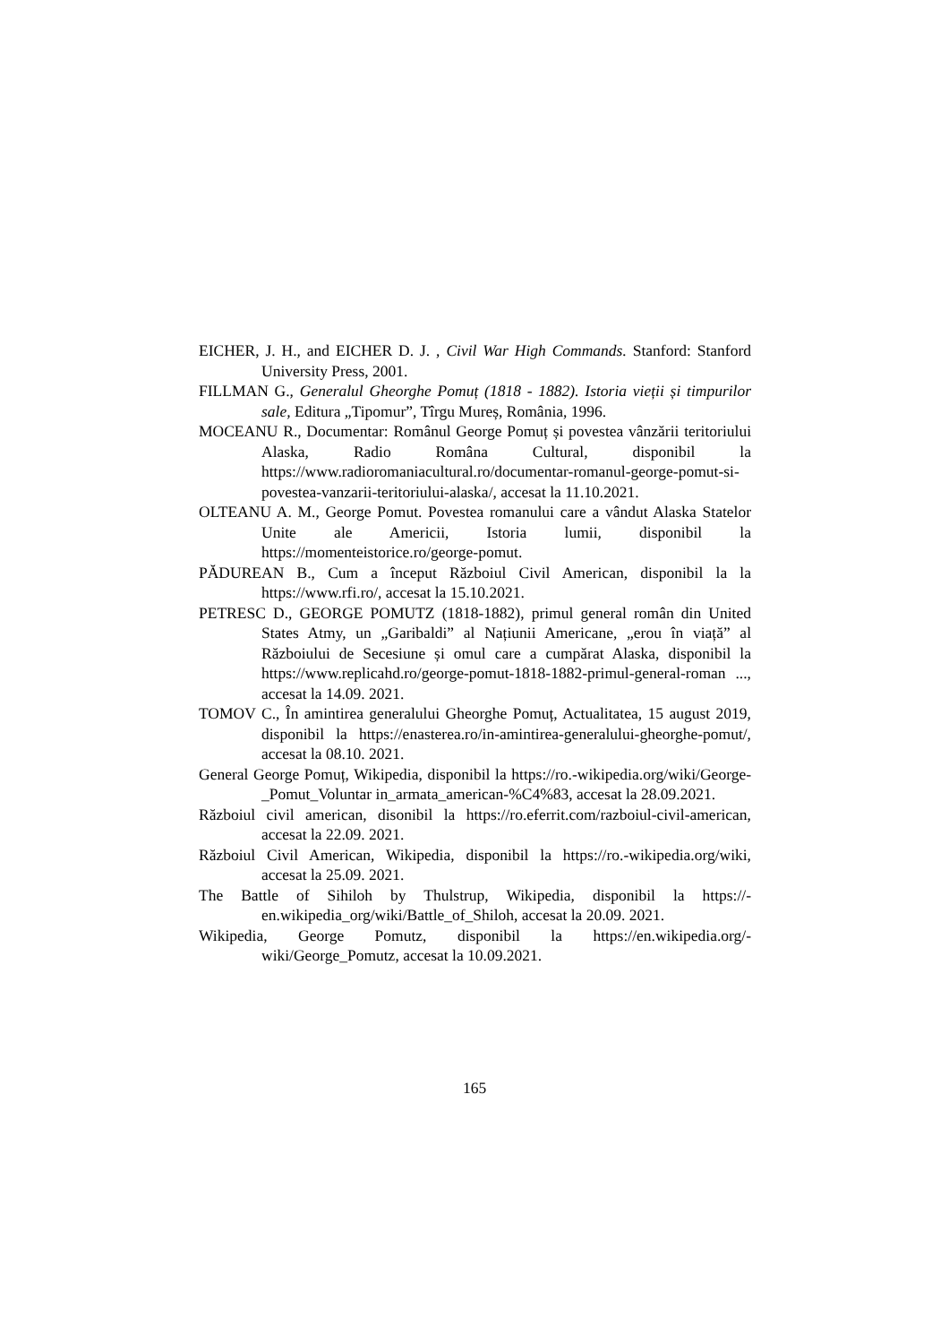EICHER, J. H., and EICHER D. J. , Civil War High Commands. Stanford: Stanford University Press, 2001.
FILLMAN G., Generalul Gheorghe Pomuț (1818 - 1882). Istoria vieții și timpurilor sale, Editura „Tipomur”, Tîrgu Mureș, România, 1996.
MOCEANU R., Documentar: Românul George Pomuț și povestea vânzării teritoriului Alaska, Radio Româna Cultural, disponibil la https://www.radioromaniacultural.ro/documentar-romanul-george-pomut-si-povestea-vanzarii-teritoriului-alaska/, accesat la 11.10.2021.
OLTEANU A. M., George Pomut. Povestea romanului care a vândut Alaska Statelor Unite ale Americii, Istoria lumii, disponibil la https://momenteistorice.ro/george-pomut.
PĂDUREAN B., Cum a început Războiul Civil American, disponibil la la https://www.rfi.ro/, accesat la 15.10.2021.
PETRESC D., GEORGE POMUTZ (1818-1882), primul general român din United States Atmy, un „Garibaldi” al Națiunii Americane, „erou în viață” al Războiului de Secesiune și omul care a cumpărat Alaska, disponibil la https://www.replicahd.ro/george-pomut-1818-1882-primul-general-roman ..., accesat la 14.09. 2021.
TOMOV C., În amintirea generalului Gheorghe Pomuț, Actualitatea, 15 august 2019, disponibil la https://enasterea.ro/in-amintirea-generalului-gheorghe-pomut/, accesat la 08.10. 2021.
General George Pomuț, Wikipedia, disponibil la https://ro.-wikipedia.org/wiki/George-_Pomut_Voluntar in_armata_american-%C4%83, accesat la 28.09.2021.
Războiul civil american, disonibil la https://ro.eferrit.com/razboiul-civil-american, accesat la 22.09. 2021.
Războiul Civil American, Wikipedia, disponibil la https://ro.-wikipedia.org/wiki, accesat la 25.09. 2021.
The Battle of Sihiloh by Thulstrup, Wikipedia, disponibil la https://-en.wikipedia_org/wiki/Battle_of_Shiloh, accesat la 20.09. 2021.
Wikipedia, George Pomutz, disponibil la https://en.wikipedia.org/-wiki/George_Pomutz, accesat la 10.09.2021.
165